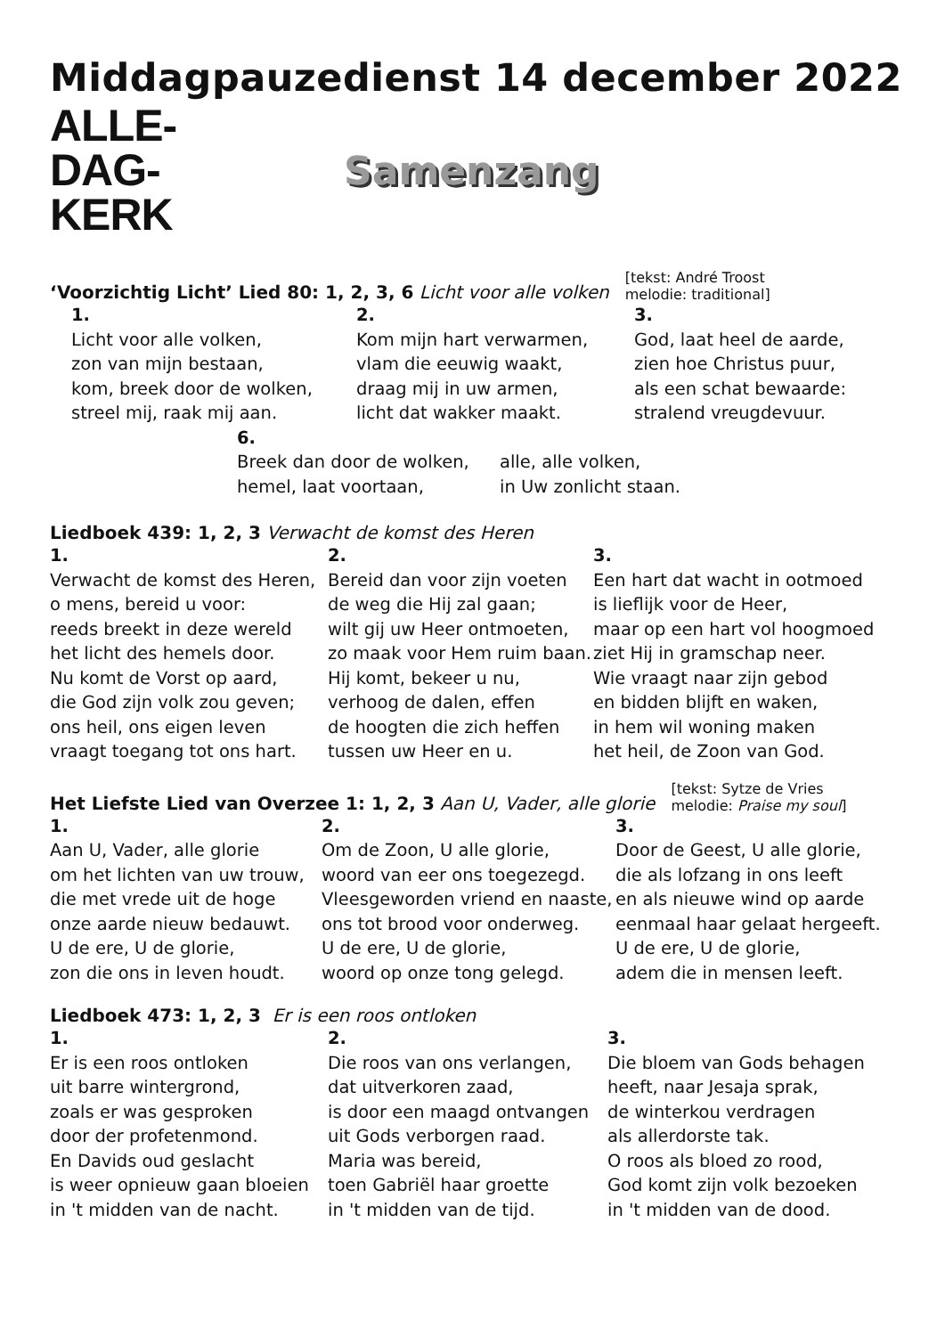Middagpauzedienst 14 december 2022
ALLE-
DAG-
KERK
Samenzang
‘Voorzichtig Licht’ Lied 80: 1, 2, 3, 6 Licht voor alle volken [tekst: André Troost
melodie: traditional]
1.
Licht voor alle volken,
zon van mijn bestaan,
kom, breek door de wolken,
streel mij, raak mij aan.
2.
Kom mijn hart verwarmen,
vlam die eeuwig waakt,
draag mij in uw armen,
licht dat wakker maakt.
3.
God, laat heel de aarde,
zien hoe Christus puur,
als een schat bewaarde:
stralend vreugdevuur.
6.
Breek dan door de wolken,
hemel, laat voortaan,
alle, alle volken,
in Uw zonlicht staan.
Liedboek 439: 1, 2, 3 Verwacht de komst des Heren
1.
Verwacht de komst des Heren,
o mens, bereid u voor:
reeds breekt in deze wereld
het licht des hemels door.
Nu komt de Vorst op aard,
die God zijn volk zou geven;
ons heil, ons eigen leven
vraagt toegang tot ons hart.
2.
Bereid dan voor zijn voeten
de weg die Hij zal gaan;
wilt gij uw Heer ontmoeten,
zo maak voor Hem ruim baan.
Hij komt, bekeer u nu,
verhoog de dalen, effen
de hoogten die zich heffen
tussen uw Heer en u.
3.
Een hart dat wacht in ootmoed
is lieflijk voor de Heer,
maar op een hart vol hoogmoed
ziet Hij in gramschap neer.
Wie vraagt naar zijn gebod
en bidden blijft en waken,
in hem wil woning maken
het heil, de Zoon van God.
Het Liefste Lied van Overzee 1: 1, 2, 3 Aan U, Vader, alle glorie [tekst: Sytze de Vries
melodie: Praise my soul]
1.
Aan U, Vader, alle glorie
om het lichten van uw trouw,
die met vrede uit de hoge
onze aarde nieuw bedauwt.
U de ere, U de glorie,
zon die ons in leven houdt.
2.
Om de Zoon, U alle glorie,
woord van eer ons toegezegd.
Vleesgeworden vriend en naaste,
ons tot brood voor onderweg.
U de ere, U de glorie,
woord op onze tong gelegd.
3.
Door de Geest, U alle glorie,
die als lofzang in ons leeft
en als nieuwe wind op aarde
eenmaal haar gelaat hergeeft.
U de ere, U de glorie,
adem die in mensen leeft.
Liedboek 473: 1, 2, 3 Er is een roos ontloken
1.
Er is een roos ontloken
uit barre wintergrond,
zoals er was gesproken
door der profetenmond.
En Davids oud geslacht
is weer opnieuw gaan bloeien
in 't midden van de nacht.
2.
Die roos van ons verlangen,
dat uitverkoren zaad,
is door een maagd ontvangen
uit Gods verborgen raad.
Maria was bereid,
toen Gabriël haar groette
in 't midden van de tijd.
3.
Die bloem van Gods behagen
heeft, naar Jesaja sprak,
de winterkou verdragen
als allerdorste tak.
O roos als bloed zo rood,
God komt zijn volk bezoeken
in 't midden van de dood.